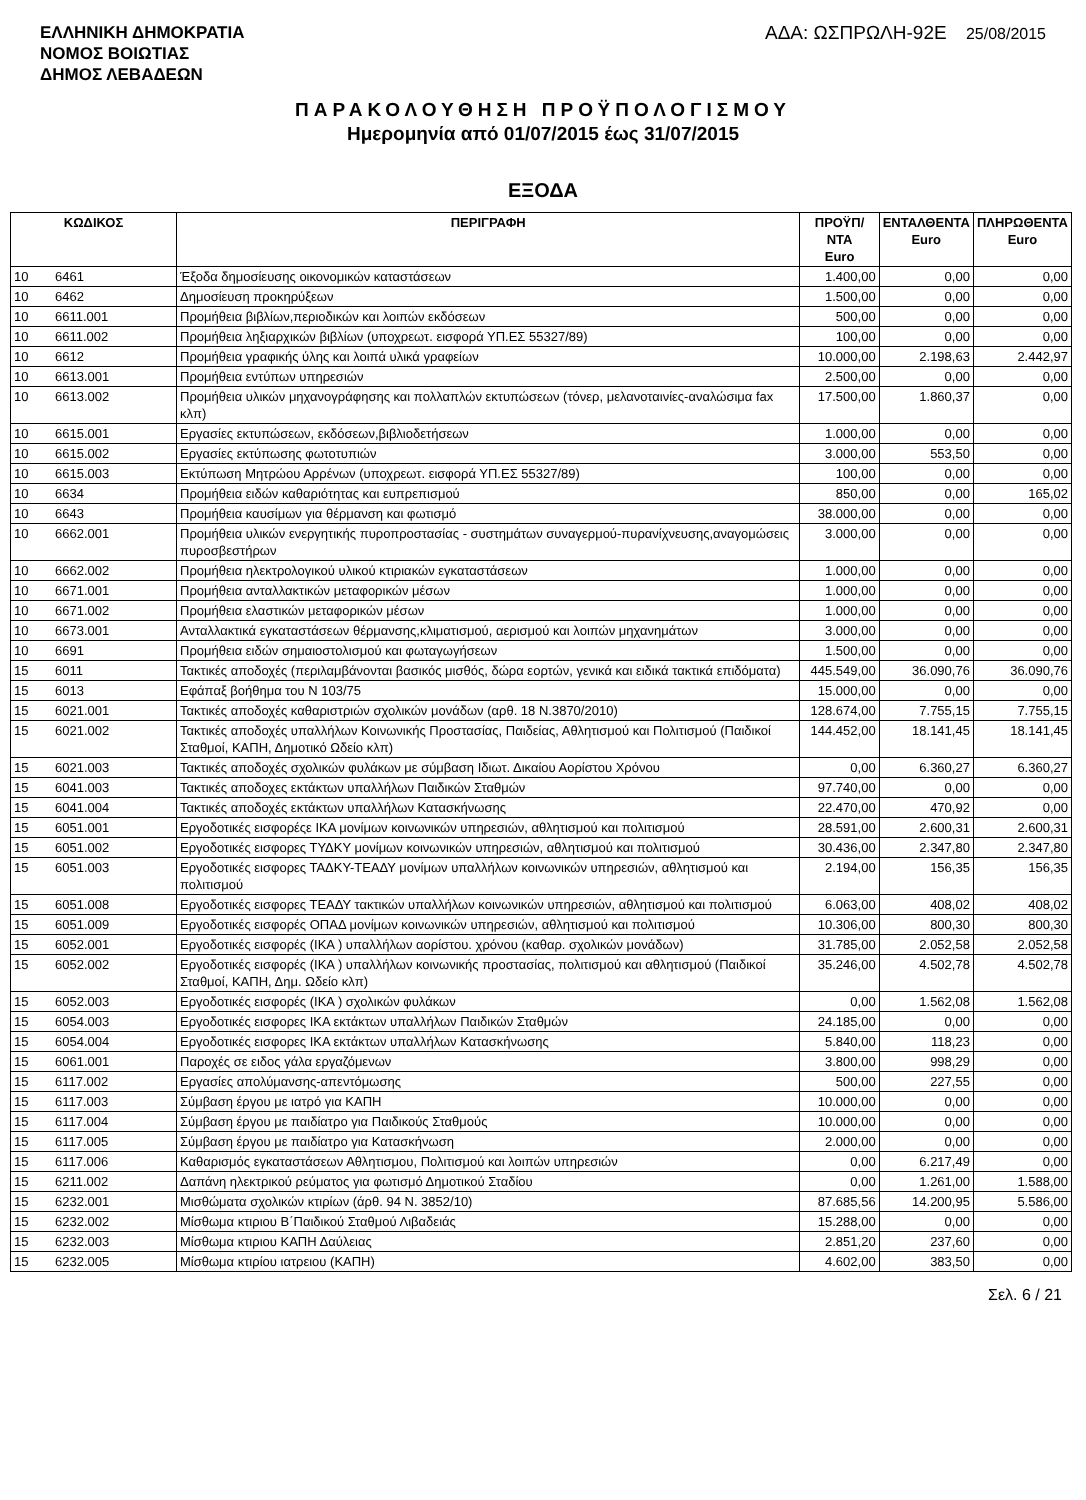ΕΛΛΗΝΙΚΗ ΔΗΜΟΚΡΑΤΙΑ
ΝΟΜΟΣ ΒΟΙΩΤΙΑΣ
ΔΗΜΟΣ ΛΕΒΑΔΕΩΝ
ΑΔΑ: ΩΣΠΡΩΛΗ-92Ε 25/08/2015
ΠΑΡΑΚΟΛΟΥΘΗΣΗ ΠΡΟΫΠΟΛΟΓΙΣΜΟΥ
Ημερομηνία από 01/07/2015 έως 31/07/2015
ΕΞΟΔΑ
| ΚΩΔΙΚΟΣ | | ΠΕΡΙΓΡΑΦΗ | ΠΡΟΫΠ/ΝΤΑ Euro | ΕΝΤΑΛΘΕΝΤΑ Euro | ΠΛΗΡΩΘΕΝΤΑ Euro |
| --- | --- | --- | --- | --- | --- |
| 10 | 6461 | Έξοδα δημοσίευσης οικονομικών καταστάσεων | 1.400,00 | 0,00 | 0,00 |
| 10 | 6462 | Δημοσίευση προκηρύξεων | 1.500,00 | 0,00 | 0,00 |
| 10 | 6611.001 | Προμήθεια βιβλίων,περιοδικών και λοιπών εκδόσεων | 500,00 | 0,00 | 0,00 |
| 10 | 6611.002 | Προμήθεια ληξιαρχικών βιβλίων (υποχρεωτ. εισφορά ΥΠ.ΕΣ 55327/89) | 100,00 | 0,00 | 0,00 |
| 10 | 6612 | Προμήθεια γραφικής ύλης και λοιπά υλικά γραφείων | 10.000,00 | 2.198,63 | 2.442,97 |
| 10 | 6613.001 | Προμήθεια εντύπων υπηρεσιών | 2.500,00 | 0,00 | 0,00 |
| 10 | 6613.002 | Προμήθεια υλικών μηχανογράφησης και πολλαπλών εκτυπώσεων (τόνερ, μελανοταινίες-αναλώσιμα fax κλπ) | 17.500,00 | 1.860,37 | 0,00 |
| 10 | 6615.001 | Εργασίες εκτυπώσεων, εκδόσεων,βιβλιοδετήσεων | 1.000,00 | 0,00 | 0,00 |
| 10 | 6615.002 | Εργασίες εκτύπωσης φωτοτυπιών | 3.000,00 | 553,50 | 0,00 |
| 10 | 6615.003 | Εκτύπωση Μητρώου Αρρένων (υποχρεωτ. εισφορά ΥΠ.ΕΣ 55327/89) | 100,00 | 0,00 | 0,00 |
| 10 | 6634 | Προμήθεια ειδών καθαριότητας και ευπρεπισμού | 850,00 | 0,00 | 165,02 |
| 10 | 6643 | Προμήθεια καυσίμων για θέρμανση και φωτισμό | 38.000,00 | 0,00 | 0,00 |
| 10 | 6662.001 | Προμήθεια υλικών ενεργητικής πυροπροστασίας - συστημάτων συναγερμού-πυρανίχνευσης,αναγομώσεις πυροσβεστήρων | 3.000,00 | 0,00 | 0,00 |
| 10 | 6662.002 | Προμήθεια ηλεκτρολογικού υλικού κτιριακών εγκαταστάσεων | 1.000,00 | 0,00 | 0,00 |
| 10 | 6671.001 | Προμήθεια ανταλλακτικών μεταφορικών μέσων | 1.000,00 | 0,00 | 0,00 |
| 10 | 6671.002 | Προμήθεια ελαστικών μεταφορικών μέσων | 1.000,00 | 0,00 | 0,00 |
| 10 | 6673.001 | Ανταλλακτικά εγκαταστάσεων θέρμανσης,κλιματισμού, αερισμού και λοιπών μηχανημάτων | 3.000,00 | 0,00 | 0,00 |
| 10 | 6691 | Προμήθεια ειδών σημαιοστολισμού και φωταγωγήσεων | 1.500,00 | 0,00 | 0,00 |
| 15 | 6011 | Τακτικές αποδοχές (περιλαμβάνονται βασικός μισθός, δώρα εορτών, γενικά και ειδικά τακτικά επιδόματα) | 445.549,00 | 36.090,76 | 36.090,76 |
| 15 | 6013 | Εφάπαξ βοήθημα του Ν 103/75 | 15.000,00 | 0,00 | 0,00 |
| 15 | 6021.001 | Τακτικές αποδοχές καθαριστριών σχολικών μονάδων (αρθ. 18 Ν.3870/2010) | 128.674,00 | 7.755,15 | 7.755,15 |
| 15 | 6021.002 | Τακτικές αποδοχές υπαλλήλων Κοινωνικής Προστασίας, Παιδείας, Αθλητισμού και Πολιτισμού (Παιδικοί Σταθμοί, ΚΑΠΗ, Δημοτικό Ωδείο κλπ) | 144.452,00 | 18.141,45 | 18.141,45 |
| 15 | 6021.003 | Τακτικές αποδοχές σχολικών φυλάκων με σύμβαση Ιδιωτ. Δικαίου Αορίστου Χρόνου | 0,00 | 6.360,27 | 6.360,27 |
| 15 | 6041.003 | Τακτικές αποδοχες εκτάκτων υπαλλήλων Παιδικών Σταθμών | 97.740,00 | 0,00 | 0,00 |
| 15 | 6041.004 | Τακτικές αποδοχές εκτάκτων υπαλλήλων Κατασκήνωσης | 22.470,00 | 470,92 | 0,00 |
| 15 | 6051.001 | Εργοδοτικές εισφορέςε ΙΚΑ μονίμων κοινωνικών υπηρεσιών, αθλητισμού και πολιτισμού | 28.591,00 | 2.600,31 | 2.600,31 |
| 15 | 6051.002 | Εργοδοτικές εισφορες ΤΥΔΚΥ μονίμων κοινωνικών υπηρεσιών, αθλητισμού και πολιτισμού | 30.436,00 | 2.347,80 | 2.347,80 |
| 15 | 6051.003 | Εργοδοτικές εισφορες ΤΑΔΚΥ-ΤΕΑΔΥ μονίμων υπαλλήλων κοινωνικών υπηρεσιών, αθλητισμού και πολιτισμού | 2.194,00 | 156,35 | 156,35 |
| 15 | 6051.008 | Εργοδοτικές εισφορες ΤΕΑΔΥ τακτικών υπαλλήλων κοινωνικών υπηρεσιών, αθλητισμού και πολιτισμού | 6.063,00 | 408,02 | 408,02 |
| 15 | 6051.009 | Εργοδοτικές εισφορές ΟΠΑΔ μονίμων κοινωνικών υπηρεσιών, αθλητισμού και πολιτισμού | 10.306,00 | 800,30 | 800,30 |
| 15 | 6052.001 | Εργοδοτικές εισφορές (ΙΚΑ ) υπαλλήλων αορίστου. χρόνου (καθαρ. σχολικών μονάδων) | 31.785,00 | 2.052,58 | 2.052,58 |
| 15 | 6052.002 | Εργοδοτικές εισφορές (ΙΚΑ ) υπαλλήλων κοινωνικής προστασίας, πολιτισμού και αθλητισμού (Παιδικοί Σταθμοί, ΚΑΠΗ, Δημ. Ωδείο κλπ) | 35.246,00 | 4.502,78 | 4.502,78 |
| 15 | 6052.003 | Εργοδοτικές εισφορές (ΙΚΑ ) σχολικών φυλάκων | 0,00 | 1.562,08 | 1.562,08 |
| 15 | 6054.003 | Εργοδοτικές εισφορες ΙΚΑ εκτάκτων υπαλλήλων Παιδικών Σταθμών | 24.185,00 | 0,00 | 0,00 |
| 15 | 6054.004 | Εργοδοτικές εισφορες ΙΚΑ εκτάκτων υπαλλήλων Κατασκήνωσης | 5.840,00 | 118,23 | 0,00 |
| 15 | 6061.001 | Παροχές σε ειδος γάλα εργαζόμενων | 3.800,00 | 998,29 | 0,00 |
| 15 | 6117.002 | Εργασίες απολύμανσης-απεντόμωσης | 500,00 | 227,55 | 0,00 |
| 15 | 6117.003 | Σύμβαση έργου με ιατρό για ΚΑΠΗ | 10.000,00 | 0,00 | 0,00 |
| 15 | 6117.004 | Σύμβαση έργου με παιδίατρο για Παιδικούς Σταθμούς | 10.000,00 | 0,00 | 0,00 |
| 15 | 6117.005 | Σύμβαση έργου με παιδίατρο για Κατασκήνωση | 2.000,00 | 0,00 | 0,00 |
| 15 | 6117.006 | Καθαρισμός εγκαταστάσεων Αθλητισμου, Πολιτισμού και λοιπών υπηρεσιών | 0,00 | 6.217,49 | 0,00 |
| 15 | 6211.002 | Δαπάνη ηλεκτρικού ρεύματος για φωτισμό Δημοτικού Σταδίου | 0,00 | 1.261,00 | 1.588,00 |
| 15 | 6232.001 | Μισθώματα σχολικών κτιρίων (άρθ. 94 Ν. 3852/10) | 87.685,56 | 14.200,95 | 5.586,00 |
| 15 | 6232.002 | Μίσθωμα κτιριου Β΄Παιδικού Σταθμού Λιβαδειάς | 15.288,00 | 0,00 | 0,00 |
| 15 | 6232.003 | Μίσθωμα κτιριου ΚΑΠΗ Δαύλειας | 2.851,20 | 237,60 | 0,00 |
| 15 | 6232.005 | Μίσθωμα κτιρίου ιατρειου (ΚΑΠΗ) | 4.602,00 | 383,50 | 0,00 |
Σελ. 6 / 21